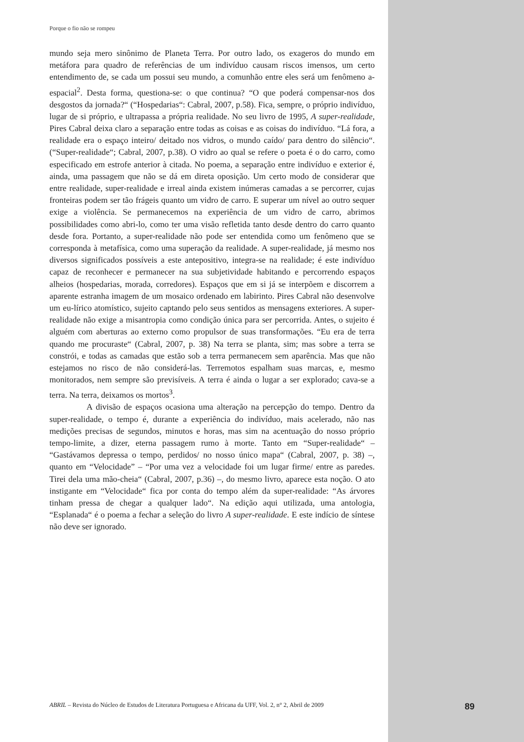Porque o fio não se rompeu
mundo seja mero sinônimo de Planeta Terra. Por outro lado, os exageros do mundo em metáfora para quadro de referências de um indivíduo causam riscos imensos, um certo entendimento de, se cada um possui seu mundo, a comunhão entre eles será um fenômeno a-espacial<sup>2</sup>. Desta forma, questiona-se: o que continua? “O que poderá compensar-nos dos desgostos da jornada?“ (“Hospedarias“: Cabral, 2007, p.58). Fica, sempre, o próprio indivíduo, lugar de si próprio, e ultrapassa a própria realidade. No seu livro de 1995, A super-realidade, Pires Cabral deixa claro a separação entre todas as coisas e as coisas do indivíduo. “Lá fora, a realidade era o espaço inteiro/ deitado nos vidros, o mundo caído/ para dentro do silêncio“. (“Super-realidade“; Cabral, 2007, p.38). O vidro ao qual se refere o poeta é o do carro, como especificado em estrofe anterior à citada. No poema, a separação entre indivíduo e exterior é, ainda, uma passagem que não se dá em direta oposição. Um certo modo de considerar que entre realidade, super-realidade e irreal ainda existem inúmeras camadas a se percorrer, cujas fronteiras podem ser tão frágeis quanto um vidro de carro. E superar um nível ao outro sequer exige a violência. Se permanecemos na experiência de um vidro de carro, abrimos possibilidades como abri-lo, como ter uma visão refletida tanto desde dentro do carro quanto desde fora. Portanto, a super-realidade não pode ser entendida como um fenômeno que se corresponda à metafísica, como uma superação da realidade. A super-realidade, já mesmo nos diversos significados possíveis a este antepositivo, integra-se na realidade; é este indivíduo capaz de reconhecer e permanecer na sua subjetividade habitando e percorrendo espaços alheios (hospedarias, morada, corredores). Espaços que em si já se interpõem e discorrem a aparente estranha imagem de um mosaico ordenado em labirinto. Pires Cabral não desenvolve um eu-lírico atomístico, sujeito captando pelo seus sentidos as mensagens exteriores. A super-realidade não exige a misantropia como condição única para ser percorrida. Antes, o sujeito é alguém com aberturas ao externo como propulsor de suas transformações. “Eu era de terra quando me procuraste“ (Cabral, 2007, p. 38) Na terra se planta, sim; mas sobre a terra se constrói, e todas as camadas que estão sob a terra permanecem sem aparência. Mas que não estejamos no risco de não considerá-las. Terremotos espalham suas marcas, e, mesmo monitorados, nem sempre são previsíveis. A terra é ainda o lugar a ser explorado; cava-se a terra. Na terra, deixamos os mortos<sup>3</sup>.
A divisão de espaços ocasiona uma alteração na percepção do tempo. Dentro da super-realidade, o tempo é, durante a experiência do indivíduo, mais acelerado, não nas medições precisas de segundos, minutos e horas, mas sim na acentuação do nosso próprio tempo-limite, a dizer, eterna passagem rumo à morte. Tanto em “Super-realidade“ – “Gastávamos depressa o tempo, perdidos/ no nosso único mapa“ (Cabral, 2007, p. 38) –, quanto em “Velocidade” – “Por uma vez a velocidade foi um lugar firme/ entre as paredes. Tirei dela uma mão-cheia“ (Cabral, 2007, p.36) –, do mesmo livro, aparece esta noção. O ato instigante em “Velocidade“ fica por conta do tempo além da super-realidade: “As árvores tinham pressa de chegar a qualquer lado“. Na edição aqui utilizada, uma antologia, “Esplanada“ é o poema a fechar a seleção do livro A super-realidade. E este indício de síntese não deve ser ignorado.
ABRIL – Revista do Núcleo de Estudos de Literatura Portuguesa e Africana da UFF, Vol. 2, n° 2, Abril de 2009 89